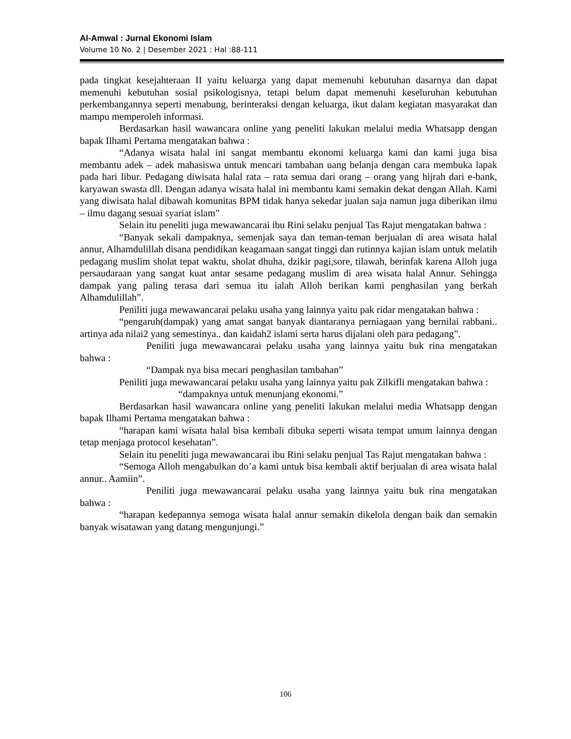Al-Amwal : Jurnal Ekonomi Islam
Volume 10 No. 2 | Desember 2021 : Hal :88-111
pada tingkat kesejahteraan II yaitu keluarga yang dapat memenuhi kebutuhan dasarnya dan dapat memenuhi kebutuhan sosial psikologisnya, tetapi belum dapat memenuhi keseluruhan kebutuhan perkembangannya seperti menabung, berinteraksi dengan keluarga, ikut dalam kegiatan masyarakat dan mampu memperoleh informasi.
Berdasarkan hasil wawancara online yang peneliti lakukan melalui media Whatsapp dengan bapak Ilhami Pertama mengatakan bahwa :
“Adanya wisata halal ini sangat membantu ekonomi keluarga kami dan kami juga bisa membantu adek – adek mahasiswa untuk mencari tambahan uang belanja dengan cara membuka lapak pada hari libur. Pedagang diwisata halal rata – rata semua dari orang – orang yang hijrah dari e-bank, karyawan swasta dll. Dengan adanya wisata halal ini membantu kami semakin dekat dengan Allah. Kami yang diwisata halal dibawah komunitas BPM tidak hanya sekedar jualan saja namun juga diberikan ilmu – ilmu dagang sesuai syariat islam”
Selain itu peneliti juga mewawancarai ibu Rini selaku penjual Tas Rajut mengatakan bahwa :
“Banyak sekali dampaknya, semenjak saya dan teman-teman berjualan di area wisata halal annur, Alhamdulillah disana pendidikan keagamaan sangat tinggi dan rutinnya kajian islam untuk melatih pedagang muslim sholat tepat waktu, sholat dhuha, dzikir pagi,sore, tilawah, berinfak karena Alloh juga persaudaraan yang sangat kuat antar sesame pedagang muslim di area wisata halal Annur. Sehingga dampak yang paling terasa dari semua itu ialah Alloh berikan kami penghasilan yang berkah Alhamdulillah”.
Peniliti juga mewawancarai pelaku usaha yang lainnya yaitu pak ridar mengatakan bahwa :
“pengaruh(dampak) yang amat sangat banyak diantaranya perniagaan yang bernilai rabbani.. artinya ada nilai2 yang semestinya.. dan kaidah2 islami serta harus dijalani oleh para pedagang”.
Peniliti juga mewawancarai pelaku usaha yang lainnya yaitu buk rina mengatakan bahwa :
“Dampak nya bisa mecari penghasilan tambahan”
Peniliti juga mewawancarai pelaku usaha yang lainnya yaitu pak Zilkifli mengatakan bahwa :
“dampaknya untuk menunjang ekonomi.”
Berdasarkan hasil wawancara online yang peneliti lakukan melalui media Whatsapp dengan bapak Ilhami Pertama mengatakan bahwa :
“harapan kami wisata halal bisa kembali dibuka seperti wisata tempat umum lainnya dengan tetap menjaga protocol kesehatan”.
Selain itu peneliti juga mewawancarai ibu Rini selaku penjual Tas Rajut mengatakan bahwa :
“Semoga Alloh mengabulkan do’a kami untuk bisa kembali aktif berjualan di area wisata halal annur.. Aamiin”.
Peniliti juga mewawancarai pelaku usaha yang lainnya yaitu buk rina mengatakan bahwa :
“harapan kedepannya semoga wisata halal annur semakin dikelola dengan baik dan semakin banyak wisatawan yang datang mengunjungi.”
106